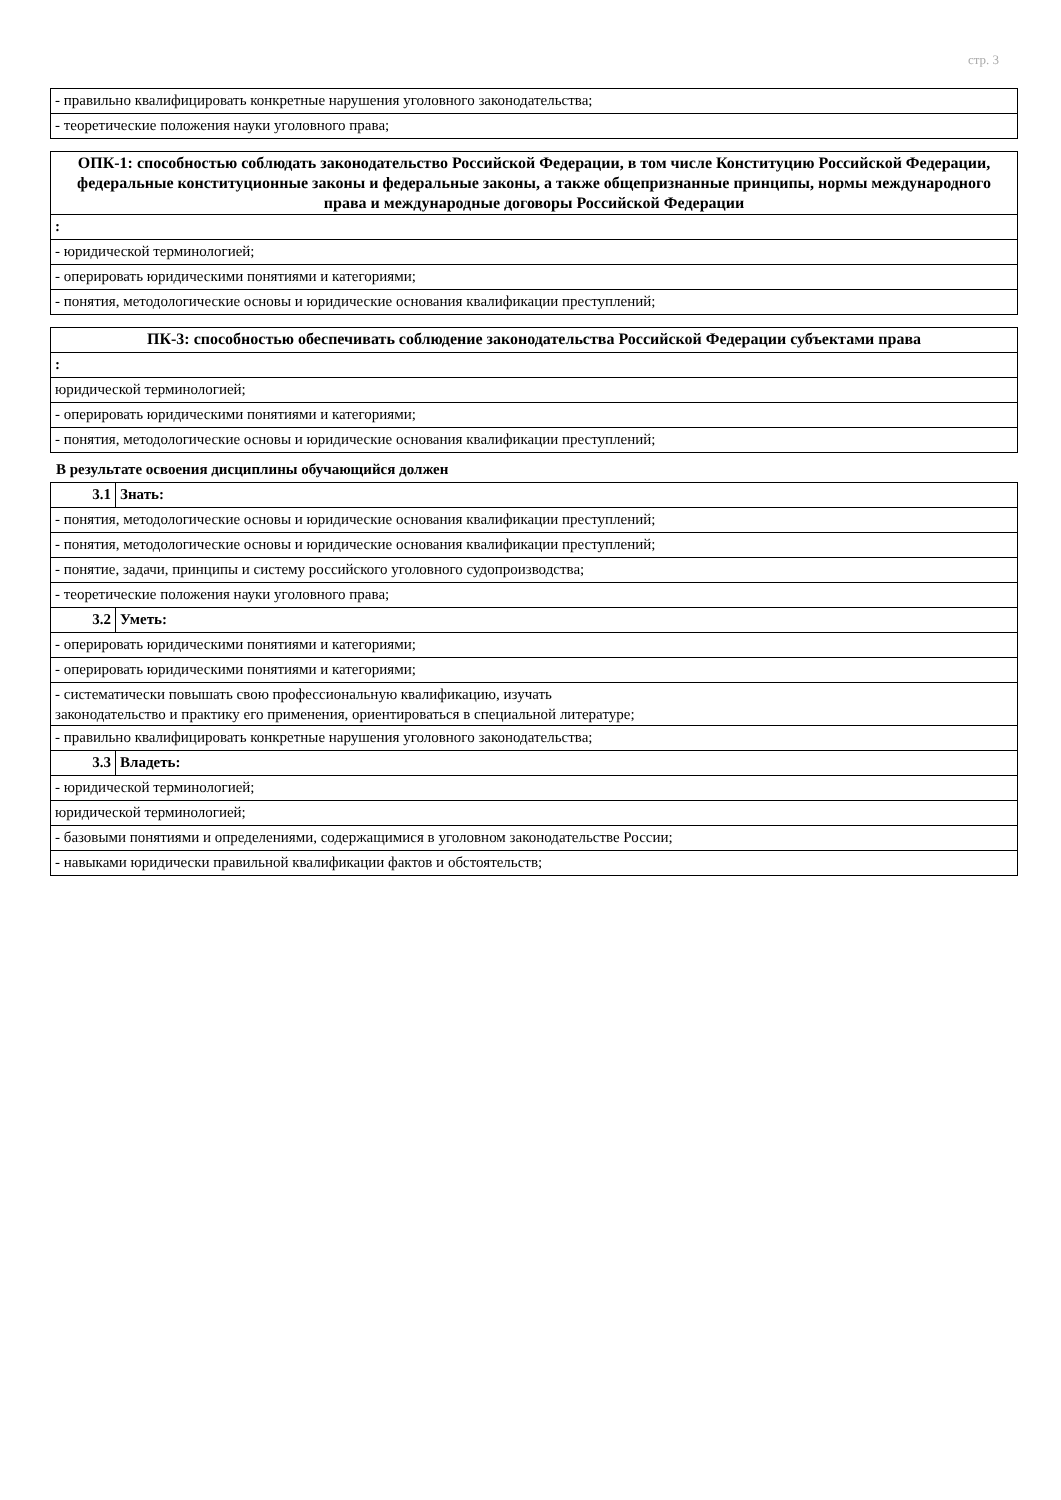стр. 3
| - правильно квалифицировать конкретные нарушения уголовного законодательства; |
| - теоретические положения науки уголовного права; |
| ОПК-1: способностью соблюдать законодательство Российской Федерации, в том числе Конституцию Российской Федерации, федеральные конституционные законы и федеральные законы, а также общепризнанные принципы, нормы международного права и международные договоры Российской Федерации |
| : |
| - юридической терминологией; |
| - оперировать юридическими понятиями и категориями; |
| - понятия, методологические основы и юридические основания квалификации преступлений; |
| ПК-3: способностью обеспечивать соблюдение законодательства Российской Федерации субъектами права |
| : |
| юридической терминологией; |
| - оперировать юридическими понятиями и категориями; |
| - понятия, методологические основы и юридические основания квалификации преступлений; |
В результате освоения дисциплины обучающийся должен
| 3.1 | Знать: |
| - понятия, методологические основы и юридические основания квалификации преступлений; | |
| - понятия, методологические основы и юридические основания квалификации преступлений; | |
| - понятие, задачи, принципы и систему российского уголовного судопроизводства; | |
| - теоретические положения науки уголовного права; | |
| 3.2 | Уметь: |
| - оперировать юридическими понятиями и категориями; | |
| - оперировать юридическими понятиями и категориями; | |
| - систематически повышать свою профессиональную квалификацию, изучать законодательство и практику его применения, ориентироваться в специальной литературе; | |
| - правильно квалифицировать конкретные нарушения уголовного законодательства; | |
| 3.3 | Владеть: |
| - юридической терминологией; | |
| юридической терминологией; | |
| - базовыми понятиями и определениями, содержащимися в уголовном законодательстве России; | |
| - навыками юридически правильной квалификации фактов и обстоятельств; | |